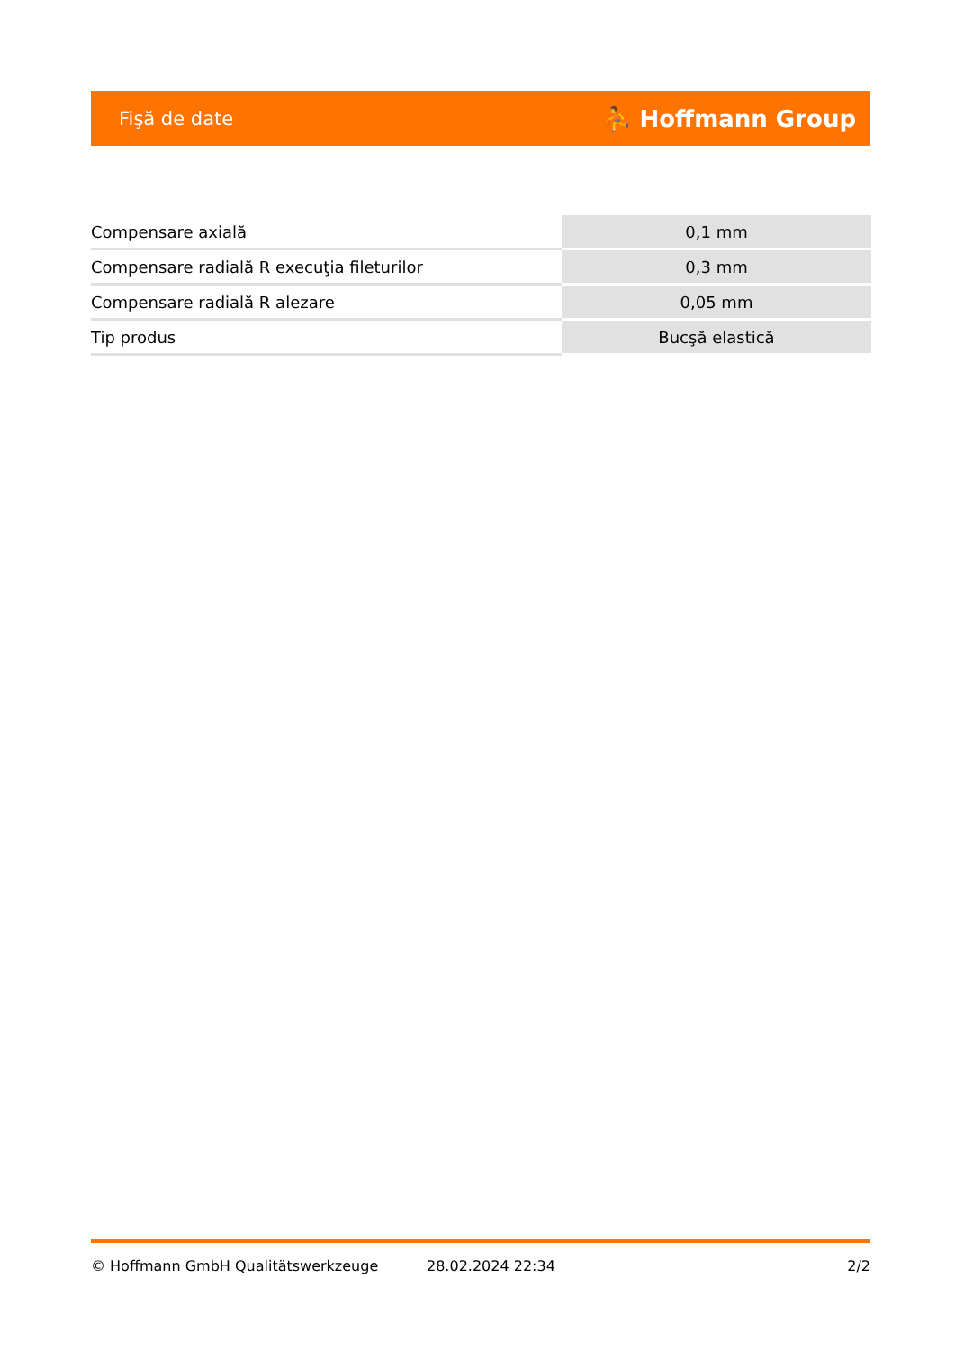Fişă de date ⛹ Hoffmann Group
| Compensare axială | 0,1 mm |
| Compensare radială R execuţia fileturilor | 0,3 mm |
| Compensare radială R alezare | 0,05 mm |
| Tip produs | Bucşă elastică |
© Hoffmann GmbH Qualitätswerkzeuge 28.02.2024 22:34 2/2